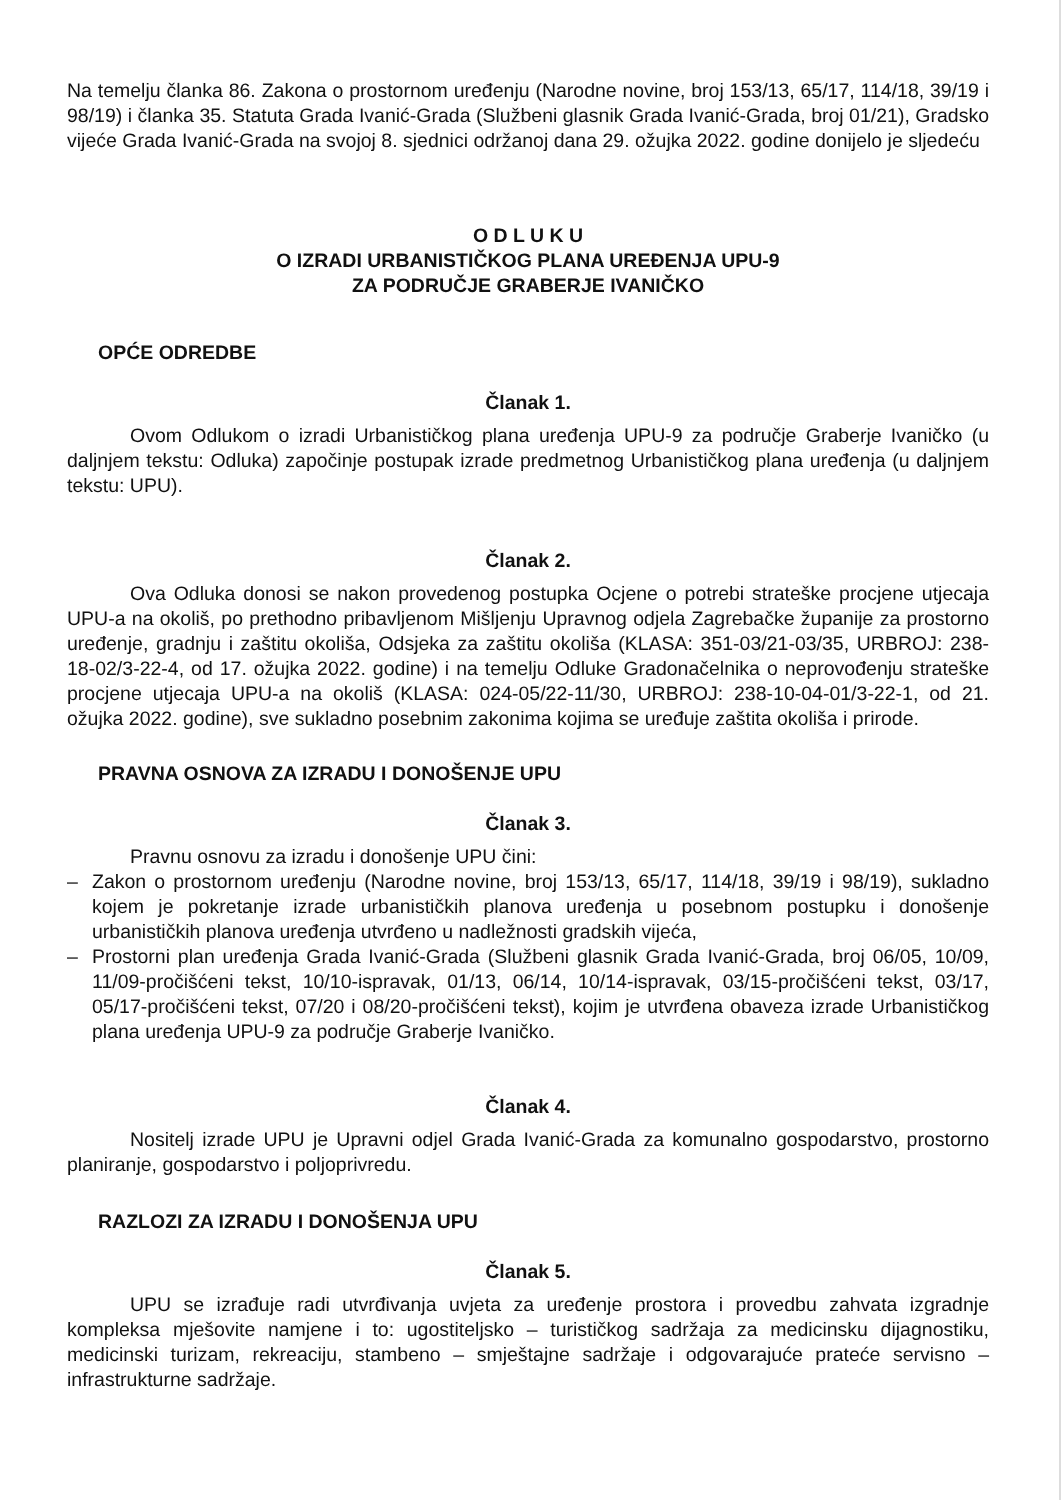Na temelju članka 86. Zakona o prostornom uređenju (Narodne novine, broj 153/13, 65/17, 114/18, 39/19 i 98/19) i članka 35. Statuta Grada Ivanić-Grada (Službeni glasnik Grada Ivanić-Grada, broj 01/21), Gradsko vijeće Grada Ivanić-Grada na svojoj 8. sjednici održanoj dana 29. ožujka 2022. godine donijelo je sljedeću
O D L U K U
O IZRADI URBANISTIČKOG PLANA UREĐENJA UPU-9
ZA PODRUČJE GRABERJE IVANIČKO
OPĆE ODREDBE
Članak 1.
Ovom Odlukom o izradi Urbanističkog plana uređenja UPU-9 za područje Graberje Ivaničko (u daljnjem tekstu: Odluka) započinje postupak izrade predmetnog Urbanističkog plana uređenja (u daljnjem tekstu: UPU).
Članak 2.
Ova Odluka donosi se nakon provedenog postupka Ocjene o potrebi strateške procjene utjecaja UPU-a na okoliš, po prethodno pribavljenom Mišljenju Upravnog odjela Zagrebačke županije za prostorno uređenje, gradnju i zaštitu okoliša, Odsjeka za zaštitu okoliša (KLASA: 351-03/21-03/35, URBROJ: 238-18-02/3-22-4, od 17. ožujka 2022. godine) i na temelju Odluke Gradonačelnika o neprovođenju strateške procjene utjecaja UPU-a na okoliš (KLASA: 024-05/22-11/30, URBROJ: 238-10-04-01/3-22-1, od 21. ožujka 2022. godine), sve sukladno posebnim zakonima kojima se uređuje zaštita okoliša i prirode.
PRAVNA OSNOVA ZA IZRADU I DONOŠENJE UPU
Članak 3.
Pravnu osnovu za izradu i donošenje UPU čini:
– Zakon o prostornom uređenju (Narodne novine, broj 153/13, 65/17, 114/18, 39/19 i 98/19), sukladno kojem je pokretanje izrade urbanističkih planova uređenja u posebnom postupku i donošenje urbanističkih planova uređenja utvrđeno u nadležnosti gradskih vijeća,
– Prostorni plan uređenja Grada Ivanić-Grada (Službeni glasnik Grada Ivanić-Grada, broj 06/05, 10/09, 11/09-pročišćeni tekst, 10/10-ispravak, 01/13, 06/14, 10/14-ispravak, 03/15-pročišćeni tekst, 03/17, 05/17-pročišćeni tekst, 07/20 i 08/20-pročišćeni tekst), kojim je utvrđena obaveza izrade Urbanističkog plana uređenja UPU-9 za područje Graberje Ivaničko.
Članak 4.
Nositelj izrade UPU je Upravni odjel Grada Ivanić-Grada za komunalno gospodarstvo, prostorno planiranje, gospodarstvo i poljoprivredu.
RAZLOZI ZA IZRADU I DONOŠENJA UPU
Članak 5.
UPU se izrađuje radi utvrđivanja uvjeta za uređenje prostora i provedbu zahvata izgradnje kompleksa mješovite namjene i to: ugostiteljsko – turističkog sadržaja za medicinsku dijagnostiku, medicinski turizam, rekreaciju, stambeno – smještajne sadržaje i odgovarajuće prateće servisno – infrastrukturne sadržaje.